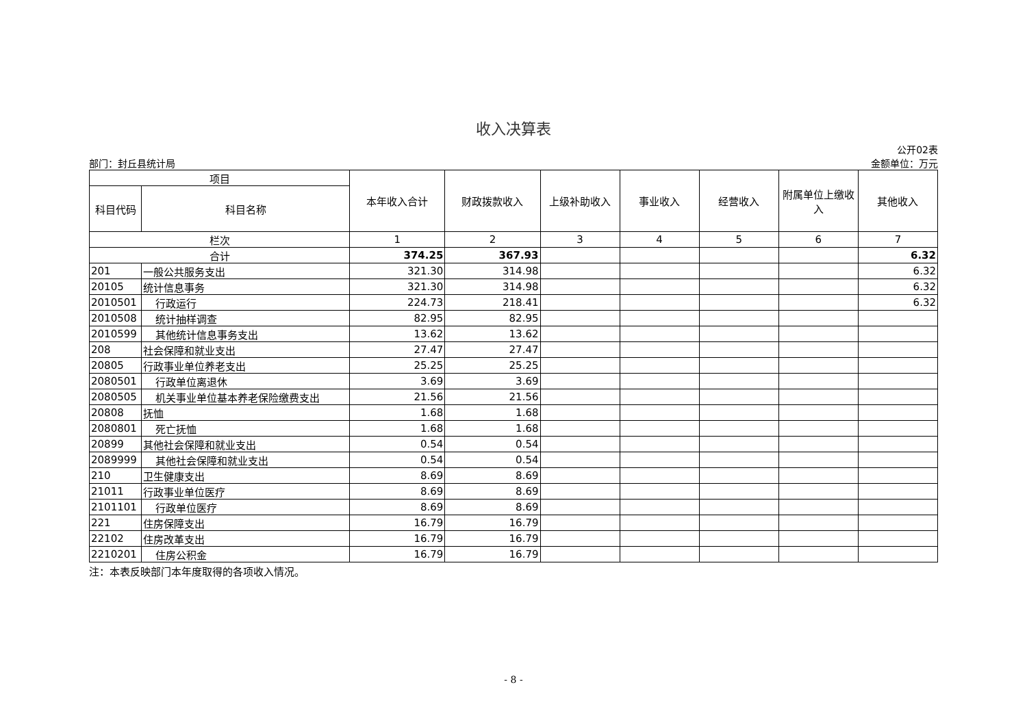收入决算表
部门：封丘县统计局
公开02表
金额单位：万元
| 项目 | | 本年收入合计 | 财政拨款收入 | 上级补助收入 | 事业收入 | 经营收入 | 附属单位上缴收入 | 其他收入 |
| --- | --- | --- | --- | --- | --- | --- | --- | --- |
| 科目代码 | 科目名称 | | | | | | | |
| 栏次 | | 1 | 2 | 3 | 4 | 5 | 6 | 7 |
| 合计 | | 374.25 | 367.93 | | | | | 6.32 |
| 201 | 一般公共服务支出 | 321.30 | 314.98 | | | | | 6.32 |
| 20105 | 统计信息事务 | 321.30 | 314.98 | | | | | 6.32 |
| 2010501 | 行政运行 | 224.73 | 218.41 | | | | | 6.32 |
| 2010508 | 统计抽样调查 | 82.95 | 82.95 | | | | | |
| 2010599 | 其他统计信息事务支出 | 13.62 | 13.62 | | | | | |
| 208 | 社会保障和就业支出 | 27.47 | 27.47 | | | | | |
| 20805 | 行政事业单位养老支出 | 25.25 | 25.25 | | | | | |
| 2080501 | 行政单位离退休 | 3.69 | 3.69 | | | | | |
| 2080505 | 机关事业单位基本养老保险缴费支出 | 21.56 | 21.56 | | | | | |
| 20808 | 抚恤 | 1.68 | 1.68 | | | | | |
| 2080801 | 死亡抚恤 | 1.68 | 1.68 | | | | | |
| 20899 | 其他社会保障和就业支出 | 0.54 | 0.54 | | | | | |
| 2089999 | 其他社会保障和就业支出 | 0.54 | 0.54 | | | | | |
| 210 | 卫生健康支出 | 8.69 | 8.69 | | | | | |
| 21011 | 行政事业单位医疗 | 8.69 | 8.69 | | | | | |
| 2101101 | 行政单位医疗 | 8.69 | 8.69 | | | | | |
| 221 | 住房保障支出 | 16.79 | 16.79 | | | | | |
| 22102 | 住房改革支出 | 16.79 | 16.79 | | | | | |
| 2210201 | 住房公积金 | 16.79 | 16.79 | | | | | |
注：本表反映部门本年度取得的各项收入情况。
- 8 -